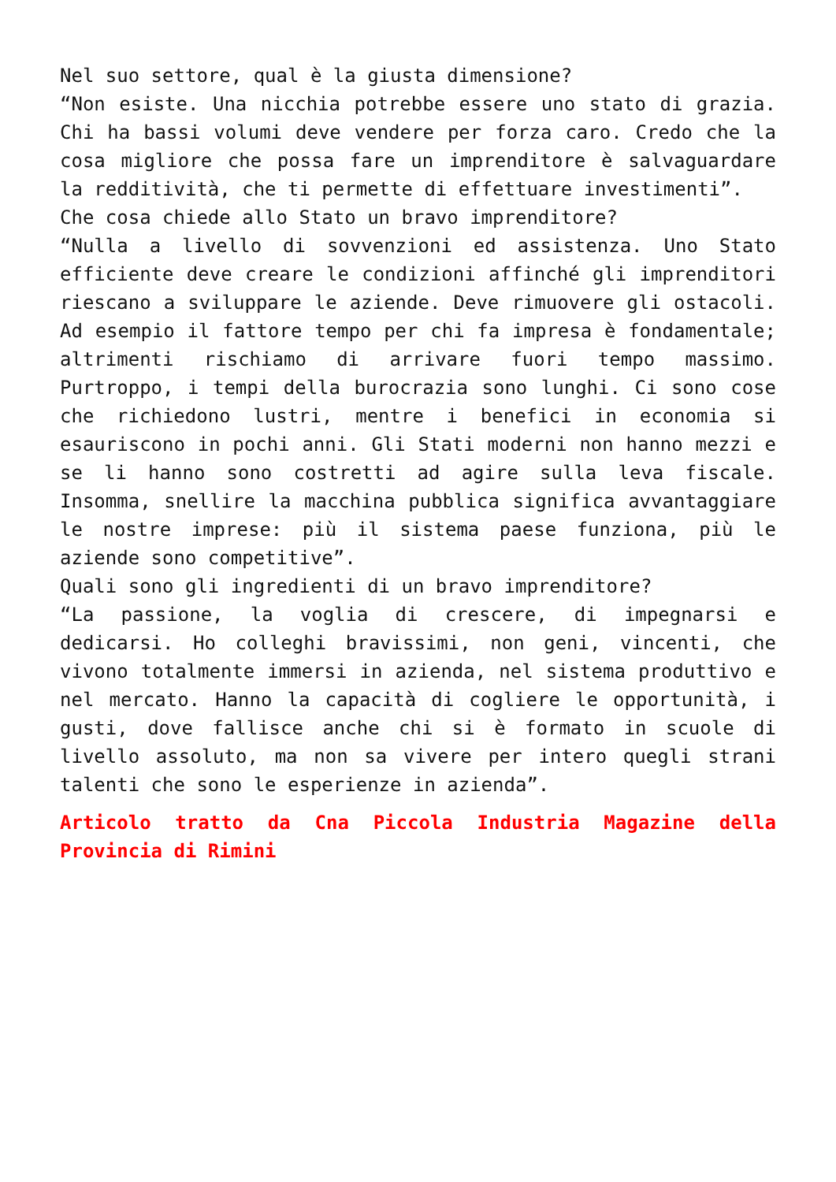Nel suo settore, qual è la giusta dimensione?
“Non esiste. Una nicchia potrebbe essere uno stato di grazia. Chi ha bassi volumi deve vendere per forza caro. Credo che la cosa migliore che possa fare un imprenditore è salvaguardare la redditività, che ti permette di effettuare investimenti”.
Che cosa chiede allo Stato un bravo imprenditore?
“Nulla a livello di sovvenzioni ed assistenza. Uno Stato efficiente deve creare le condizioni affinché gli imprenditori riescano a sviluppare le aziende. Deve rimuovere gli ostacoli. Ad esempio il fattore tempo per chi fa impresa è fondamentale; altrimenti rischiamo di arrivare fuori tempo massimo. Purtroppo, i tempi della burocrazia sono lunghi. Ci sono cose che richiedono lustri, mentre i benefici in economia si esauriscono in pochi anni. Gli Stati moderni non hanno mezzi e se li hanno sono costretti ad agire sulla leva fiscale. Insomma, snellire la macchina pubblica significa avvantaggiare le nostre imprese: più il sistema paese funziona, più le aziende sono competitive”.
Quali sono gli ingredienti di un bravo imprenditore?
“La passione, la voglia di crescere, di impegnarsi e dedicarsi. Ho colleghi bravissimi, non geni, vincenti, che vivono totalmente immersi in azienda, nel sistema produttivo e nel mercato. Hanno la capacità di cogliere le opportunità, i gusti, dove fallisce anche chi si è formato in scuole di livello assoluto, ma non sa vivere per intero quegli strani talenti che sono le esperienze in azienda”.
Articolo tratto da Cna Piccola Industria Magazine della Provincia di Rimini